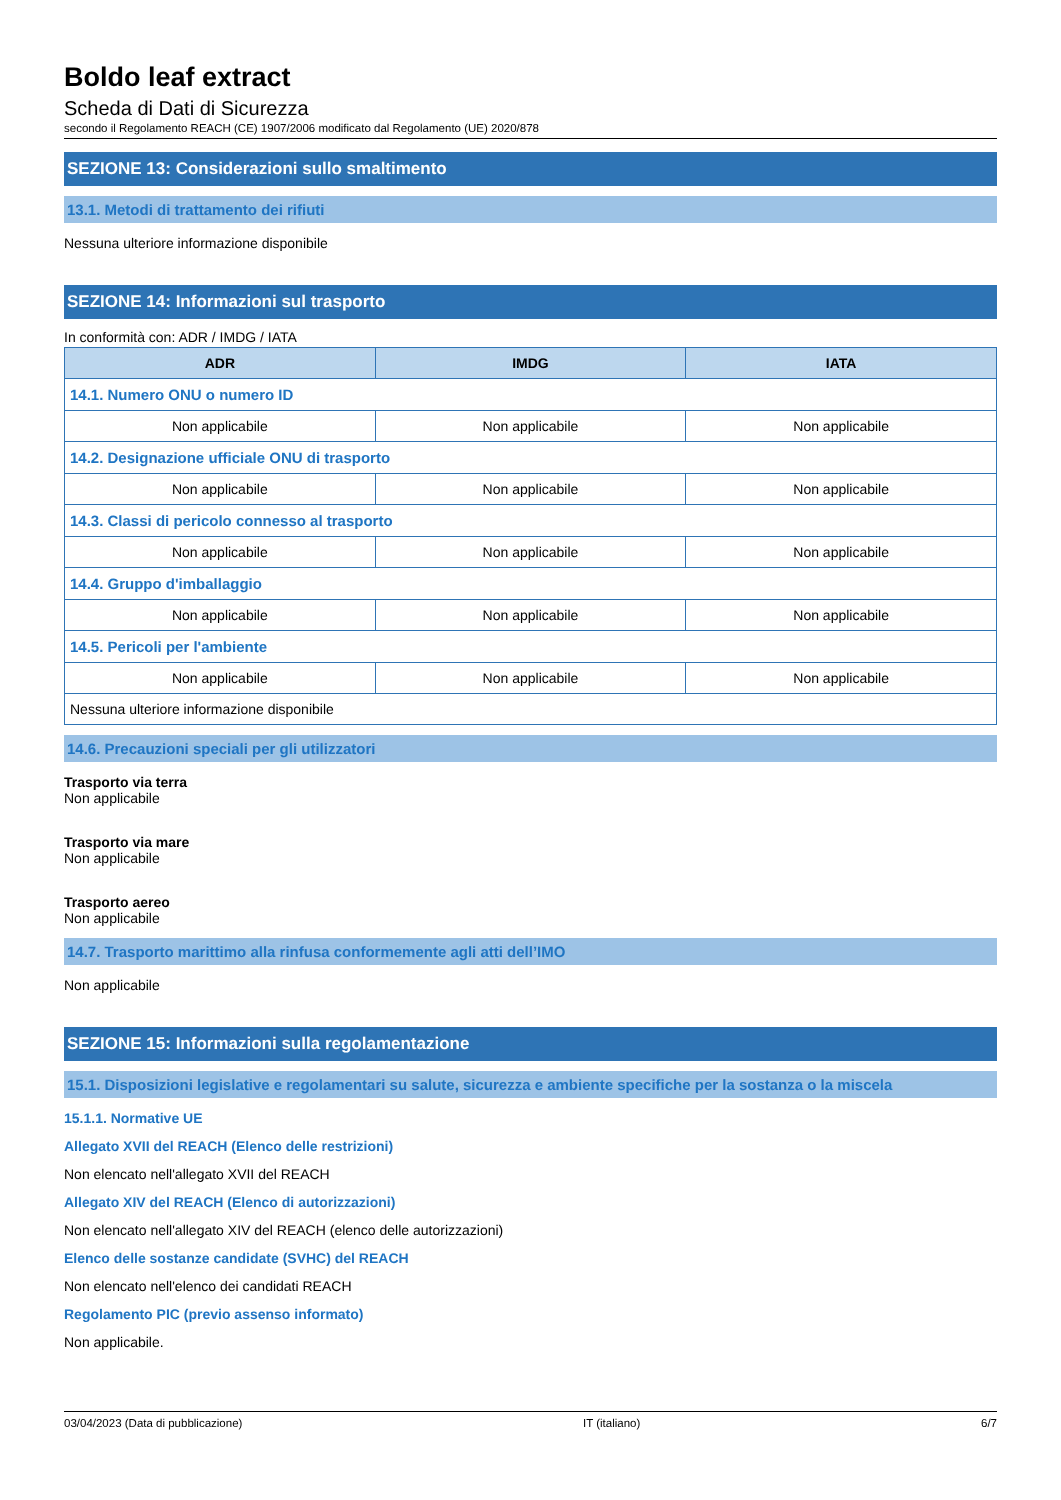Boldo leaf extract
Scheda di Dati di Sicurezza
secondo il Regolamento REACH (CE) 1907/2006 modificato dal Regolamento (UE) 2020/878
SEZIONE 13: Considerazioni sullo smaltimento
13.1. Metodi di trattamento dei rifiuti
Nessuna ulteriore informazione disponibile
SEZIONE 14: Informazioni sul trasporto
In conformità con: ADR / IMDG / IATA
| ADR | IMDG | IATA |
| --- | --- | --- |
| 14.1. Numero ONU o numero ID | | |
| Non applicabile | Non applicabile | Non applicabile |
| 14.2. Designazione ufficiale ONU di trasporto | | |
| Non applicabile | Non applicabile | Non applicabile |
| 14.3. Classi di pericolo connesso al trasporto | | |
| Non applicabile | Non applicabile | Non applicabile |
| 14.4. Gruppo d'imballaggio | | |
| Non applicabile | Non applicabile | Non applicabile |
| 14.5. Pericoli per l'ambiente | | |
| Non applicabile | Non applicabile | Non applicabile |
| Nessuna ulteriore informazione disponibile | | |
14.6. Precauzioni speciali per gli utilizzatori
Trasporto via terra
Non applicabile
Trasporto via mare
Non applicabile
Trasporto aereo
Non applicabile
14.7. Trasporto marittimo alla rinfusa conformemente agli atti dell’IMO
Non applicabile
SEZIONE 15: Informazioni sulla regolamentazione
15.1. Disposizioni legislative e regolamentari su salute, sicurezza e ambiente specifiche per la sostanza o la miscela
15.1.1. Normative UE
Allegato XVII del REACH (Elenco delle restrizioni)
Non elencato nell'allegato XVII del REACH
Allegato XIV del REACH (Elenco di autorizzazioni)
Non elencato nell'allegato XIV del REACH (elenco delle autorizzazioni)
Elenco delle sostanze candidate (SVHC) del REACH
Non elencato nell'elenco dei candidati REACH
Regolamento PIC (previo assenso informato)
Non applicabile.
03/04/2023 (Data di pubblicazione) IT (italiano) 6/7